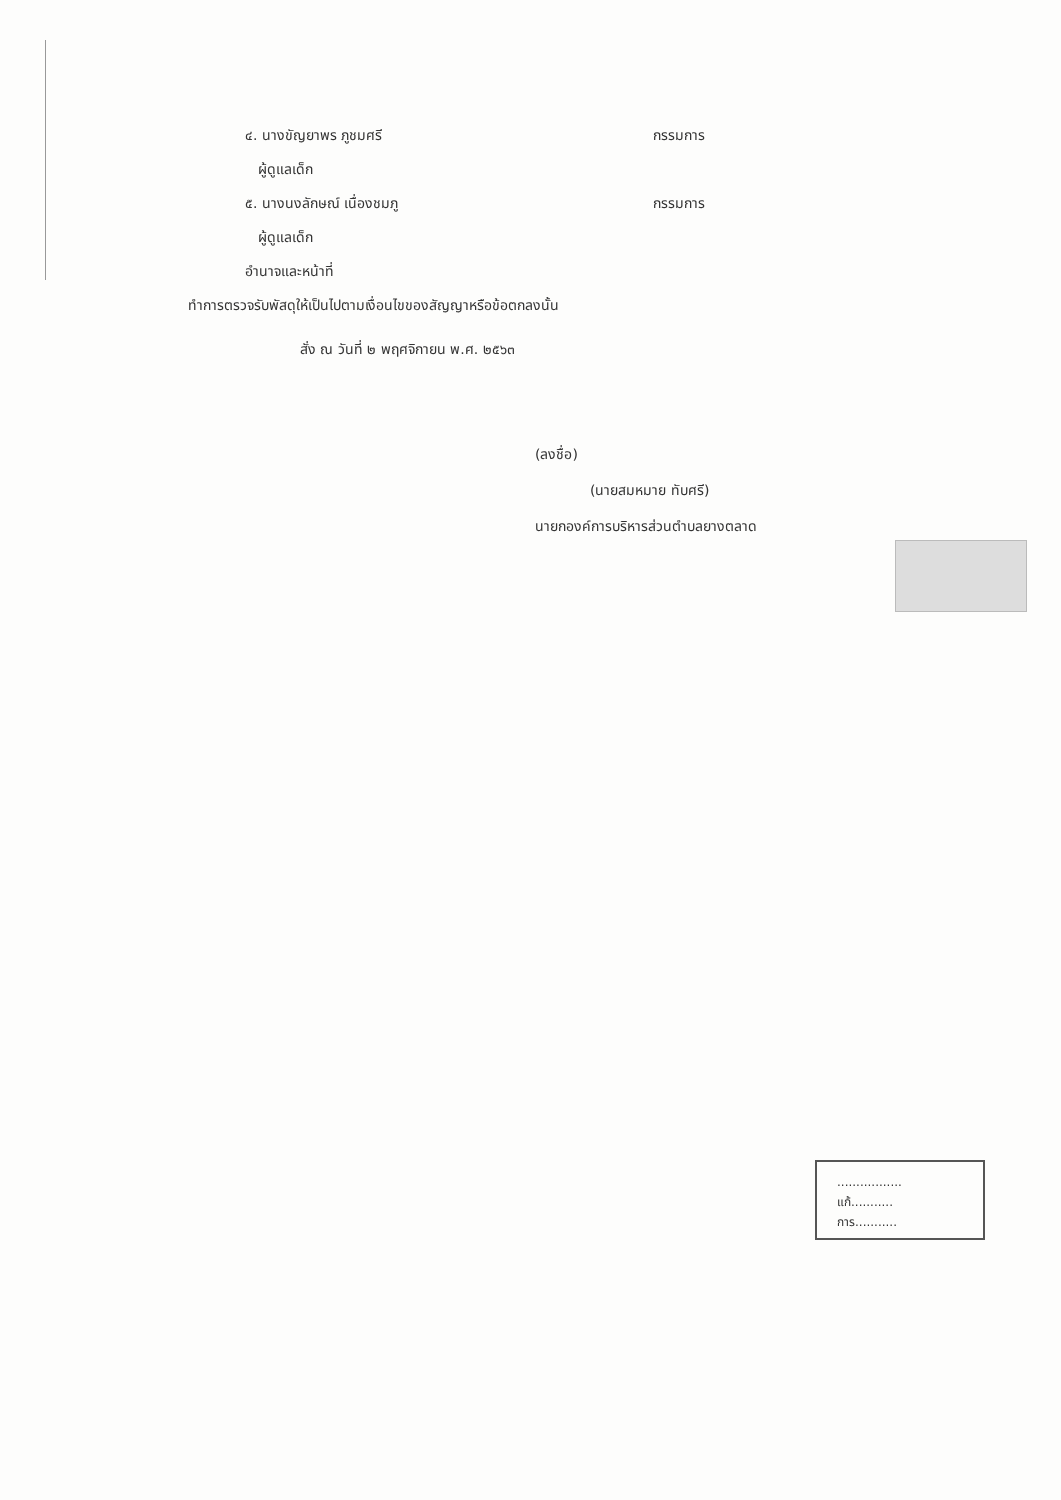๔. นางขัญยาพร ภูชมศรี กรรมการ
ผู้ดูแลเด็ก
๕. นางนงลักษณ์ เนื่องชมภู กรรมการ
ผู้ดูแลเด็ก
อำนาจและหน้าที่
ทำการตรวจรับพัสดุให้เป็นไปตามเงื่อนไขของสัญญาหรือข้อตกลงนั้น
สั่ง ณ วันที่ ๒ พฤศจิกายน พ.ศ. ๒๕๖๓
(ลงชื่อ)
(นายสมหมาย ทับศรี)
นายกองค์การบริหารส่วนตำบลยางตลาด
.................
แก้...........
การ...........